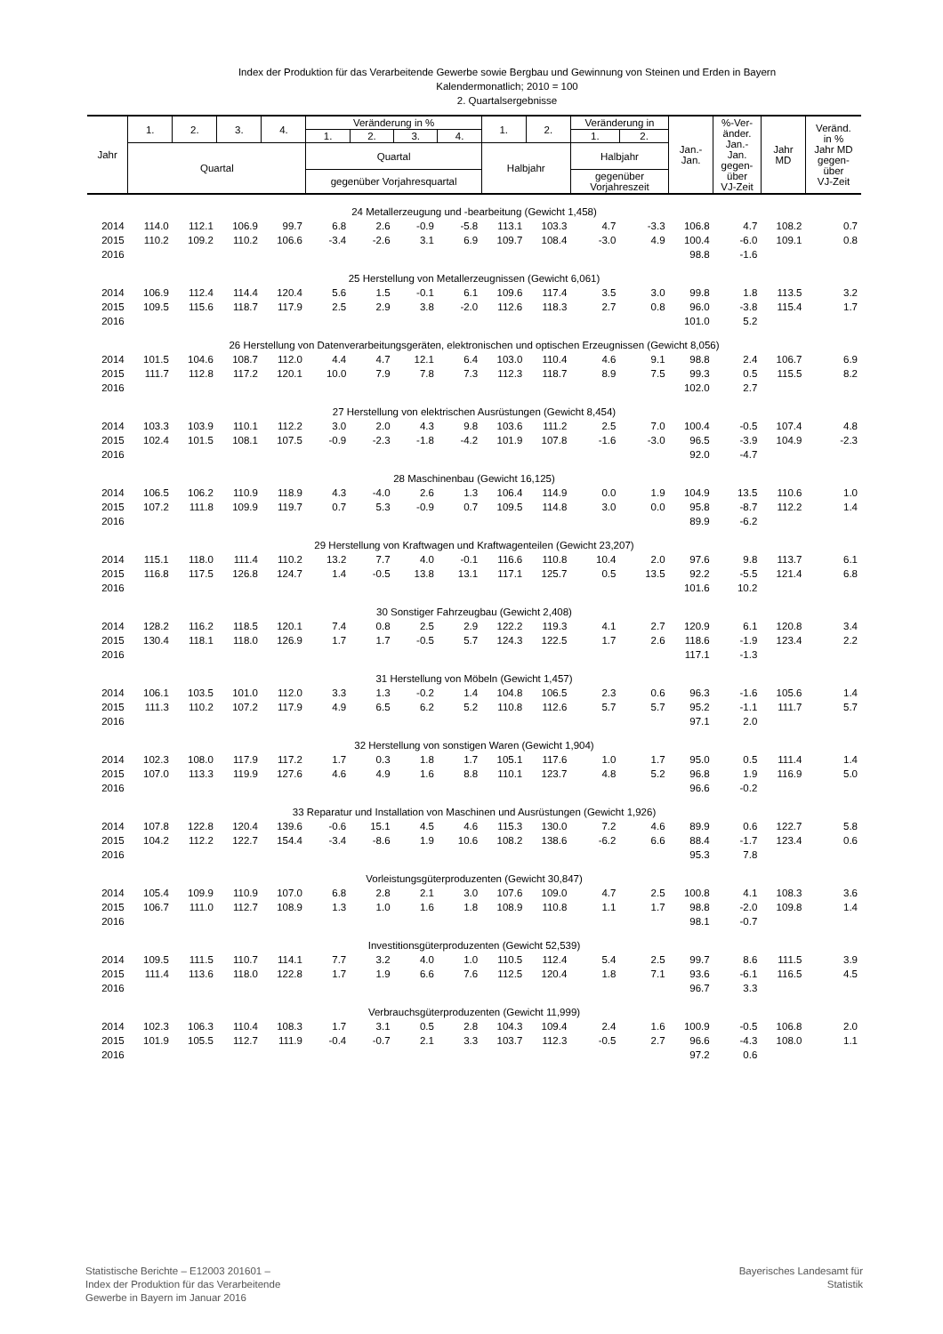Index der Produktion für das Verarbeitende Gewerbe sowie Bergbau und Gewinnung von Steinen und Erden in Bayern
Kalendermonatlich; 2010 = 100
2. Quartalsergebnisse
| Jahr | 1. | 2. | 3. | 4. | Veränderung in % | | | | 1. | 2. | Veränderung in | | Jan.- Jan. | %-Ver- änder. Jan.- Jan. gegen- über VJ-Zeit | Jahr MD | Veränd. in % Jahr MD gegen- über VJ-Zeit |
| --- | --- | --- | --- | --- | --- | --- | --- | --- | --- | --- | --- | --- | --- | --- | --- | --- |
| | | | | | 1. | 2. | 3. | 4. | | | 1. | 2. | | | | |
| | Quartal | | | | Quartal | | | | Halbjahr | | Halbjahr | | | | | |
| | | | | | gegenüber Vorjahresquartal | | | | | | gegenüber Vorjahreszeit | | | | | |
| 24 Metallerzeugung und -bearbeitung (Gewicht 1,458) | | | | | | | | | | | | | | | | |
| 2014 | 114.0 | 112.1 | 106.9 | 99.7 | 6.8 | 2.6 | -0.9 | -5.8 | 113.1 | 103.3 | 4.7 | -3.3 | 106.8 | 4.7 | 108.2 | 0.7 |
| 2015 | 110.2 | 109.2 | 110.2 | 106.6 | -3.4 | -2.6 | 3.1 | 6.9 | 109.7 | 108.4 | -3.0 | 4.9 | 100.4 | -6.0 | 109.1 | 0.8 |
| 2016 | | | | | | | | | | | | | 98.8 | -1.6 | | |
| 25 Herstellung von Metallerzeugnissen (Gewicht 6,061) | | | | | | | | | | | | | | | | |
| 2014 | 106.9 | 112.4 | 114.4 | 120.4 | 5.6 | 1.5 | -0.1 | 6.1 | 109.6 | 117.4 | 3.5 | 3.0 | 99.8 | 1.8 | 113.5 | 3.2 |
| 2015 | 109.5 | 115.6 | 118.7 | 117.9 | 2.5 | 2.9 | 3.8 | -2.0 | 112.6 | 118.3 | 2.7 | 0.8 | 96.0 | -3.8 | 115.4 | 1.7 |
| 2016 | | | | | | | | | | | | | 101.0 | 5.2 | | |
| 26 Herstellung von Datenverarbeitungsgeräten, elektronischen und optischen Erzeugnissen (Gewicht 8,056) | | | | | | | | | | | | | | | | |
| 2014 | 101.5 | 104.6 | 108.7 | 112.0 | 4.4 | 4.7 | 12.1 | 6.4 | 103.0 | 110.4 | 4.6 | 9.1 | 98.8 | 2.4 | 106.7 | 6.9 |
| 2015 | 111.7 | 112.8 | 117.2 | 120.1 | 10.0 | 7.9 | 7.8 | 7.3 | 112.3 | 118.7 | 8.9 | 7.5 | 99.3 | 0.5 | 115.5 | 8.2 |
| 2016 | | | | | | | | | | | | | 102.0 | 2.7 | | |
| 27 Herstellung von elektrischen Ausrüstungen (Gewicht 8,454) | | | | | | | | | | | | | | | | |
| 2014 | 103.3 | 103.9 | 110.1 | 112.2 | 3.0 | 2.0 | 4.3 | 9.8 | 103.6 | 111.2 | 2.5 | 7.0 | 100.4 | -0.5 | 107.4 | 4.8 |
| 2015 | 102.4 | 101.5 | 108.1 | 107.5 | -0.9 | -2.3 | -1.8 | -4.2 | 101.9 | 107.8 | -1.6 | -3.0 | 96.5 | -3.9 | 104.9 | -2.3 |
| 2016 | | | | | | | | | | | | | 92.0 | -4.7 | | |
| 28 Maschinenbau (Gewicht 16,125) | | | | | | | | | | | | | | | | |
| 2014 | 106.5 | 106.2 | 110.9 | 118.9 | 4.3 | -4.0 | 2.6 | 1.3 | 106.4 | 114.9 | 0.0 | 1.9 | 104.9 | 13.5 | 110.6 | 1.0 |
| 2015 | 107.2 | 111.8 | 109.9 | 119.7 | 0.7 | 5.3 | -0.9 | 0.7 | 109.5 | 114.8 | 3.0 | 0.0 | 95.8 | -8.7 | 112.2 | 1.4 |
| 2016 | | | | | | | | | | | | | 89.9 | -6.2 | | |
| 29 Herstellung von Kraftwagen und Kraftwagenteilen (Gewicht 23,207) | | | | | | | | | | | | | | | | |
| 2014 | 115.1 | 118.0 | 111.4 | 110.2 | 13.2 | 7.7 | 4.0 | -0.1 | 116.6 | 110.8 | 10.4 | 2.0 | 97.6 | 9.8 | 113.7 | 6.1 |
| 2015 | 116.8 | 117.5 | 126.8 | 124.7 | 1.4 | -0.5 | 13.8 | 13.1 | 117.1 | 125.7 | 0.5 | 13.5 | 92.2 | -5.5 | 121.4 | 6.8 |
| 2016 | | | | | | | | | | | | | 101.6 | 10.2 | | |
| 30 Sonstiger Fahrzeugbau (Gewicht 2,408) | | | | | | | | | | | | | | | | |
| 2014 | 128.2 | 116.2 | 118.5 | 120.1 | 7.4 | 0.8 | 2.5 | 2.9 | 122.2 | 119.3 | 4.1 | 2.7 | 120.9 | 6.1 | 120.8 | 3.4 |
| 2015 | 130.4 | 118.1 | 118.0 | 126.9 | 1.7 | 1.7 | -0.5 | 5.7 | 124.3 | 122.5 | 1.7 | 2.6 | 118.6 | -1.9 | 123.4 | 2.2 |
| 2016 | | | | | | | | | | | | | 117.1 | -1.3 | | |
| 31 Herstellung von Möbeln (Gewicht 1,457) | | | | | | | | | | | | | | | | |
| 2014 | 106.1 | 103.5 | 101.0 | 112.0 | 3.3 | 1.3 | -0.2 | 1.4 | 104.8 | 106.5 | 2.3 | 0.6 | 96.3 | -1.6 | 105.6 | 1.4 |
| 2015 | 111.3 | 110.2 | 107.2 | 117.9 | 4.9 | 6.5 | 6.2 | 5.2 | 110.8 | 112.6 | 5.7 | 5.7 | 95.2 | -1.1 | 111.7 | 5.7 |
| 2016 | | | | | | | | | | | | | 97.1 | 2.0 | | |
| 32 Herstellung von sonstigen Waren (Gewicht 1,904) | | | | | | | | | | | | | | | | |
| 2014 | 102.3 | 108.0 | 117.9 | 117.2 | 1.7 | 0.3 | 1.8 | 1.7 | 105.1 | 117.6 | 1.0 | 1.7 | 95.0 | 0.5 | 111.4 | 1.4 |
| 2015 | 107.0 | 113.3 | 119.9 | 127.6 | 4.6 | 4.9 | 1.6 | 8.8 | 110.1 | 123.7 | 4.8 | 5.2 | 96.8 | 1.9 | 116.9 | 5.0 |
| 2016 | | | | | | | | | | | | | 96.6 | -0.2 | | |
| 33 Reparatur und Installation von Maschinen und Ausrüstungen (Gewicht 1,926) | | | | | | | | | | | | | | | | |
| 2014 | 107.8 | 122.8 | 120.4 | 139.6 | -0.6 | 15.1 | 4.5 | 4.6 | 115.3 | 130.0 | 7.2 | 4.6 | 89.9 | 0.6 | 122.7 | 5.8 |
| 2015 | 104.2 | 112.2 | 122.7 | 154.4 | -3.4 | -8.6 | 1.9 | 10.6 | 108.2 | 138.6 | -6.2 | 6.6 | 88.4 | -1.7 | 123.4 | 0.6 |
| 2016 | | | | | | | | | | | | | 95.3 | 7.8 | | |
| Vorleistungsgüterproduzenten (Gewicht 30,847) | | | | | | | | | | | | | | | | |
| 2014 | 105.4 | 109.9 | 110.9 | 107.0 | 6.8 | 2.8 | 2.1 | 3.0 | 107.6 | 109.0 | 4.7 | 2.5 | 100.8 | 4.1 | 108.3 | 3.6 |
| 2015 | 106.7 | 111.0 | 112.7 | 108.9 | 1.3 | 1.0 | 1.6 | 1.8 | 108.9 | 110.8 | 1.1 | 1.7 | 98.8 | -2.0 | 109.8 | 1.4 |
| 2016 | | | | | | | | | | | | | 98.1 | -0.7 | | |
| Investitionsgüterproduzenten (Gewicht 52,539) | | | | | | | | | | | | | | | | |
| 2014 | 109.5 | 111.5 | 110.7 | 114.1 | 7.7 | 3.2 | 4.0 | 1.0 | 110.5 | 112.4 | 5.4 | 2.5 | 99.7 | 8.6 | 111.5 | 3.9 |
| 2015 | 111.4 | 113.6 | 118.0 | 122.8 | 1.7 | 1.9 | 6.6 | 7.6 | 112.5 | 120.4 | 1.8 | 7.1 | 93.6 | -6.1 | 116.5 | 4.5 |
| 2016 | | | | | | | | | | | | | 96.7 | 3.3 | | |
| Verbrauchsgüterproduzenten (Gewicht 11,999) | | | | | | | | | | | | | | | | |
| 2014 | 102.3 | 106.3 | 110.4 | 108.3 | 1.7 | 3.1 | 0.5 | 2.8 | 104.3 | 109.4 | 2.4 | 1.6 | 100.9 | -0.5 | 106.8 | 2.0 |
| 2015 | 101.9 | 105.5 | 112.7 | 111.9 | -0.4 | -0.7 | 2.1 | 3.3 | 103.7 | 112.3 | -0.5 | 2.7 | 96.6 | -4.3 | 108.0 | 1.1 |
| 2016 | | | | | | | | | | | | | 97.2 | 0.6 | | |
Statistische Berichte – E12003 201601 –
Index der Produktion für das Verarbeitende
Gewerbe in Bayern im Januar 2016
Bayerisches Landesamt für
Statistik